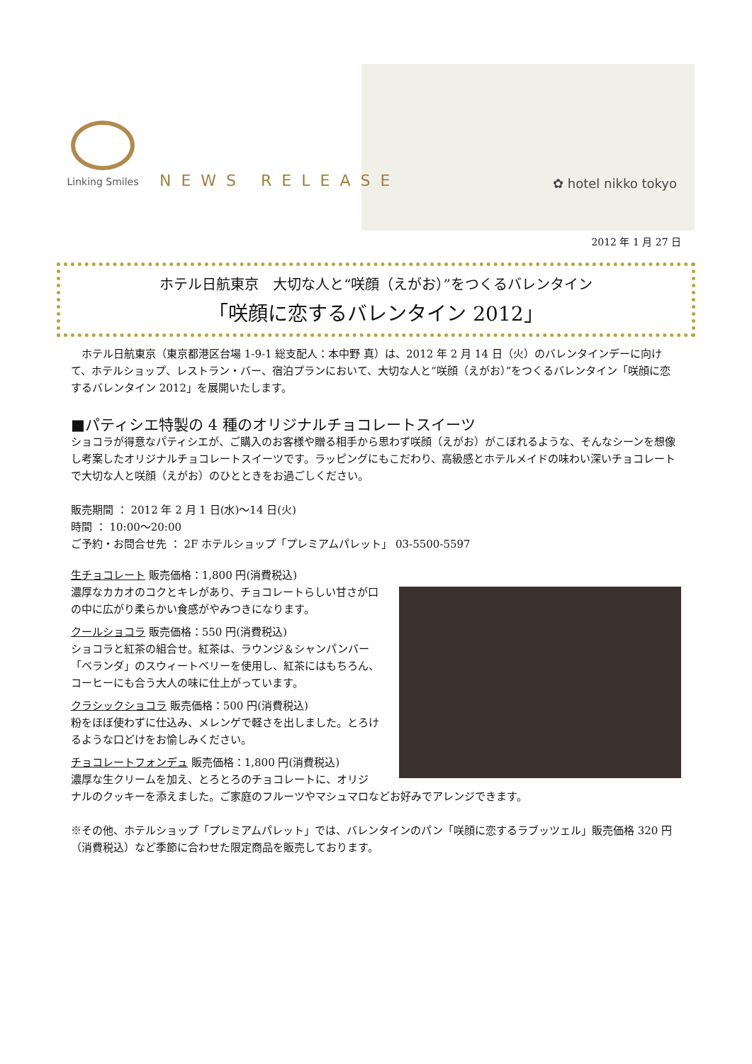Linking Smiles
NEWS RELEASE ✿ hotel nikko tokyo
2012 年 1 月 27 日
ホテル日航東京　大切な人と“咲顔（えがお）”をつくるバレンタイン
「咲顔に恋するバレンタイン 2012」
　ホテル日航東京（東京都港区台場 1-9-1 総支配人：本中野 真）は、2012 年 2 月 14 日（火）のバレンタインデーに向けて、ホテルショップ、レストラン・バー、宿泊プランにおいて、大切な人と“咲顔（えがお）”をつくるバレンタイン「咲顔に恋するバレンタイン 2012」を展開いたします。
■パティシエ特製の 4 種のオリジナルチョコレートスイーツ
ショコラが得意なパティシエが、ご購入のお客様や贈る相手から思わず咲顔（えがお）がこぼれるような、そんなシーンを想像し考案したオリジナルチョコレートスイーツです。ラッピングにもこだわり、高級感とホテルメイドの味わい深いチョコレートで大切な人と咲顔（えがお）のひとときをお過ごしください。
販売期間 ： 2012 年 2 月 1 日(水)～14 日(火)
時間 ： 10:00～20:00
ご予約・お問合せ先 ： 2F ホテルショップ「プレミアムパレット」 03-5500-5597
生チョコレート 販売価格：1,800 円(消費税込)
濃厚なカカオのコクとキレがあり、チョコレートらしい甘さが口の中に広がり柔らかい食感がやみつきになります。
クールショコラ 販売価格：550 円(消費税込)
ショコラと紅茶の組合せ。紅茶は、ラウンジ＆シャンパンバー「ベランダ」のスウィートベリーを使用し、紅茶にはもちろん、コーヒーにも合う大人の味に仕上がっています。
クラシックショコラ 販売価格：500 円(消費税込)
粉をほぼ使わずに仕込み、メレンゲで軽さを出しました。とろけるような口どけをお愉しみください。
チョコレートフォンデュ 販売価格：1,800 円(消費税込)
濃厚な生クリームを加え、とろとろのチョコレートに、オリジ
ナルのクッキーを添えました。ご家庭のフルーツやマシュマロなどお好みでアレンジできます。
※その他、ホテルショップ「プレミアムパレット」では、バレンタインのパン「咲顔に恋するラブッツェル」販売価格 320 円（消費税込）など季節に合わせた限定商品を販売しております。